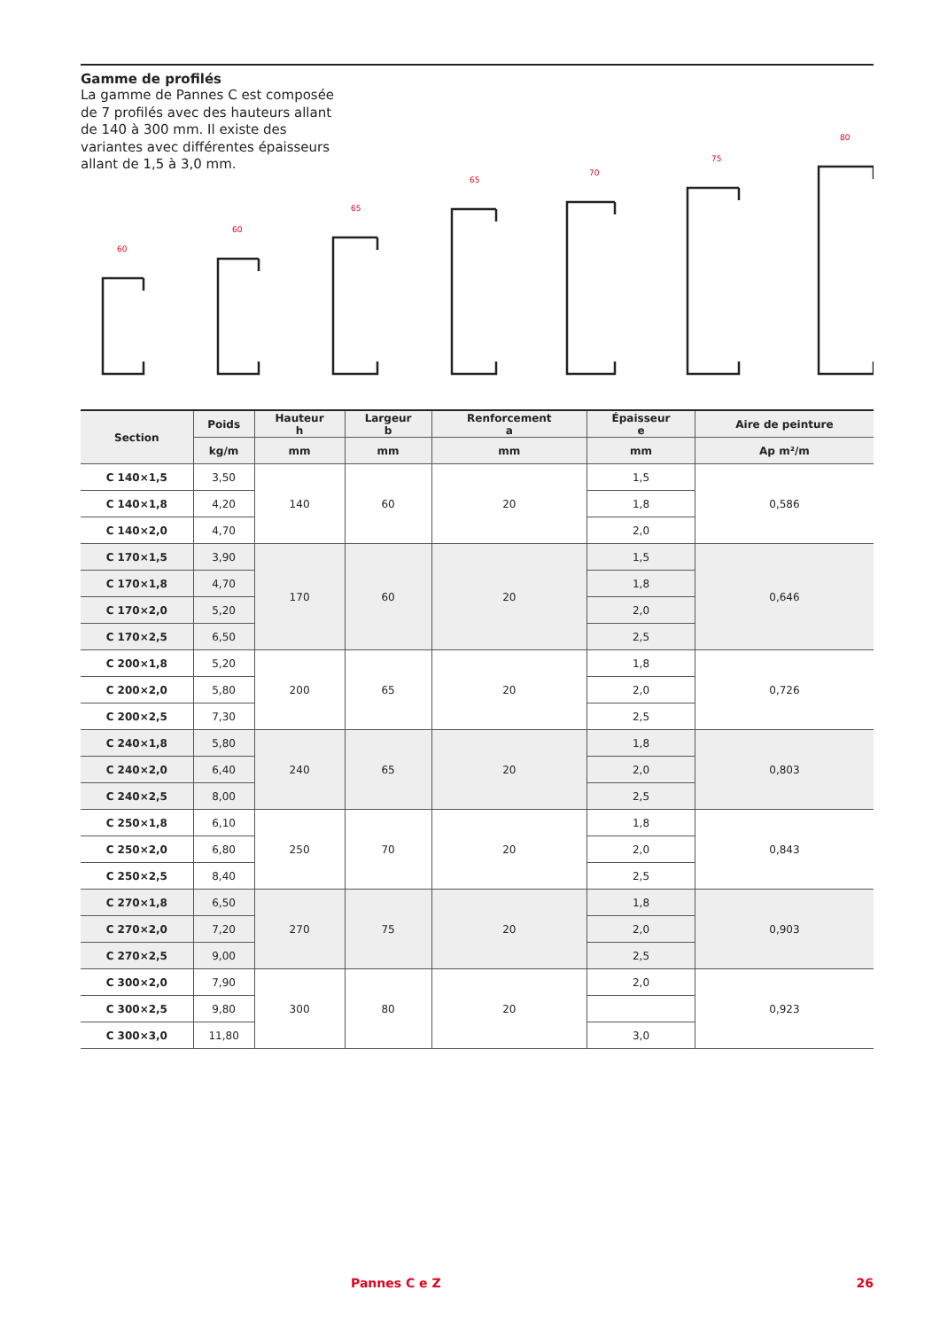Gamme de profilés
La gamme de Pannes C est composée de 7 profilés avec des hauteurs allant de 140 à 300 mm. Il existe des variantes avec différentes épaisseurs allant de 1,5 à 3,0 mm.
60
60
65
65
70
75
80
| Section | Poids | Hauteur h | Largeur b | Renforcement a | Épaisseur e | Aire de peinture |
| --- | --- | --- | --- | --- | --- | --- |
| | kg/m | mm | mm | mm | mm | Ap m²/m |
| C 140×1,5 | 3,50 | 140 | 60 | 20 | 1,5 | 0,586 |
| C 140×1,8 | 4,20 | | | | 1,8 | |
| C 140×2,0 | 4,70 | | | | 2,0 | |
| C 170×1,5 | 3,90 | 170 | 60 | 20 | 1,5 | 0,646 |
| C 170×1,8 | 4,70 | | | | 1,8 | |
| C 170×2,0 | 5,20 | | | | 2,0 | |
| C 170×2,5 | 6,50 | | | | 2,5 | |
| C 200×1,8 | 5,20 | 200 | 65 | 20 | 1,8 | 0,726 |
| C 200×2,0 | 5,80 | | | | 2,0 | |
| C 200×2,5 | 7,30 | | | | 2,5 | |
| C 240×1,8 | 5,80 | 240 | 65 | 20 | 1,8 | 0,803 |
| C 240×2,0 | 6,40 | | | | 2,0 | |
| C 240×2,5 | 8,00 | | | | 2,5 | |
| C 250×1,8 | 6,10 | 250 | 70 | 20 | 1,8 | 0,843 |
| C 250×2,0 | 6,80 | | | | 2,0 | |
| C 250×2,5 | 8,40 | | | | 2,5 | |
| C 270×1,8 | 6,50 | 270 | 75 | 20 | 1,8 | 0,903 |
| C 270×2,0 | 7,20 | | | | 2,0 | |
| C 270×2,5 | 9,00 | | | | 2,5 | |
| C 300×2,0 | 7,90 | 300 | 80 | 20 | 2,0 | 0,923 |
| C 300×2,5 | 9,80 | | | | | |
| C 300×3,0 | 11,80 | | | | 3,0 | |
Pannes C e Z 26